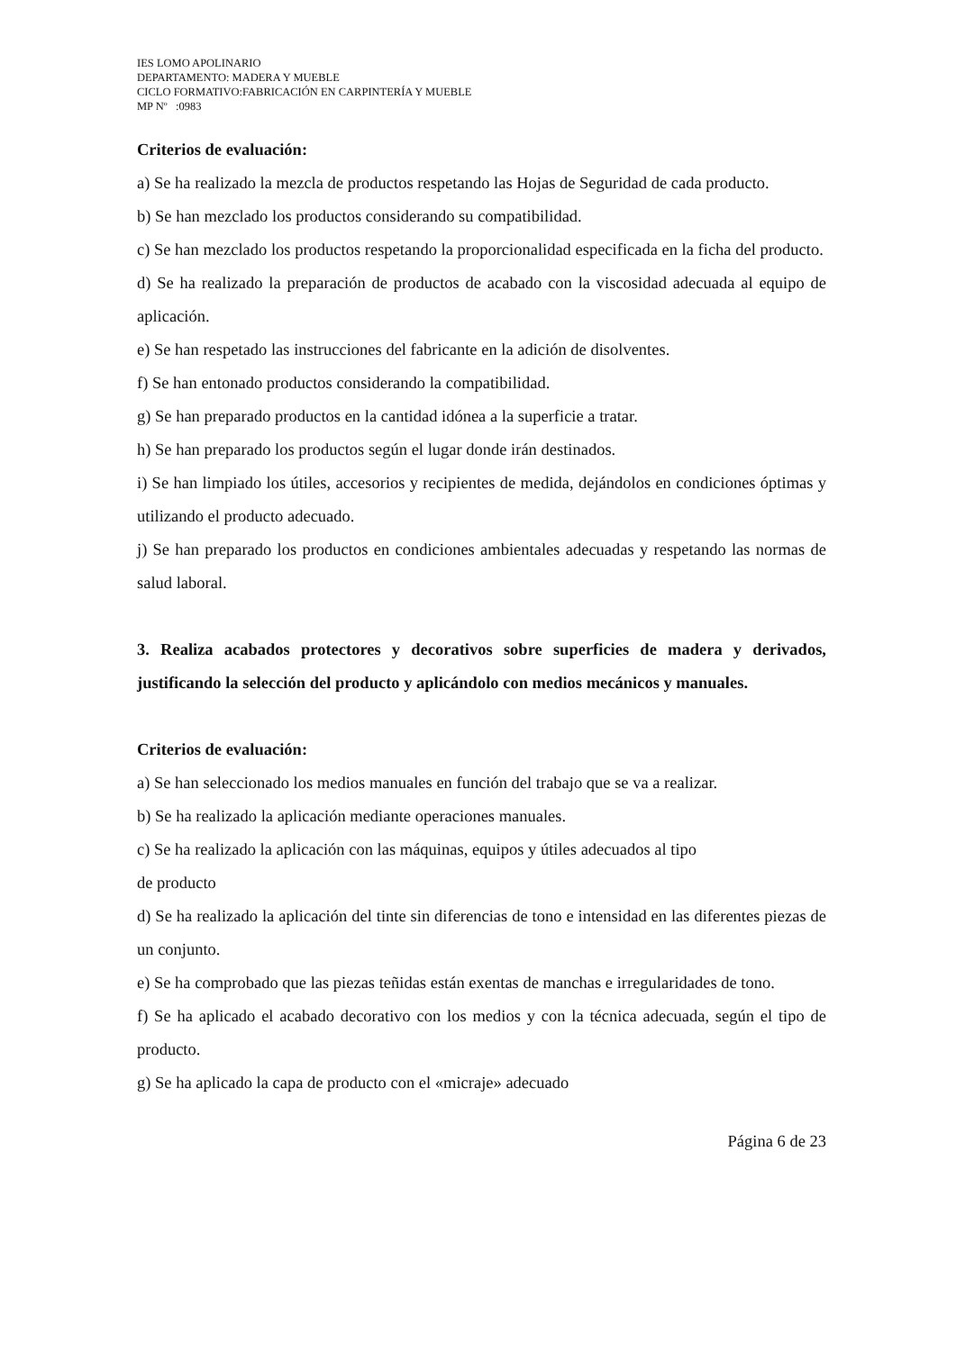IES LOMO APOLINARIO
DEPARTAMENTO: MADERA Y MUEBLE
CICLO FORMATIVO:FABRICACIÓN EN CARPINTERÍA Y MUEBLE
MP Nº :0983
Criterios de evaluación:
a) Se ha realizado la mezcla de productos respetando las Hojas de Seguridad de cada producto.
b) Se han mezclado los productos considerando su compatibilidad.
c) Se han mezclado los productos respetando la proporcionalidad especificada en la ficha del producto.
d) Se ha realizado la preparación de productos de acabado con la viscosidad adecuada al equipo de aplicación.
e) Se han respetado las instrucciones del fabricante en la adición de disolventes.
f) Se han entonado productos considerando la compatibilidad.
g) Se han preparado productos en la cantidad idónea a la superficie a tratar.
h) Se han preparado los productos según el lugar donde irán destinados.
i) Se han limpiado los útiles, accesorios y recipientes de medida, dejándolos en condiciones óptimas y utilizando el producto adecuado.
j) Se han preparado los productos en condiciones ambientales adecuadas y respetando las normas de salud laboral.
3. Realiza acabados protectores y decorativos sobre superficies de madera y derivados, justificando la selección del producto y aplicándolo con medios mecánicos y manuales.
Criterios de evaluación:
a) Se han seleccionado los medios manuales en función del trabajo que se va a realizar.
b) Se ha realizado la aplicación mediante operaciones manuales.
c) Se ha realizado la aplicación con las máquinas, equipos y útiles adecuados al tipo
de producto
d) Se ha realizado la aplicación del tinte sin diferencias de tono e intensidad en las diferentes piezas de un conjunto.
e) Se ha comprobado que las piezas teñidas están exentas de manchas e irregularidades de tono.
f) Se ha aplicado el acabado decorativo con los medios y con la técnica adecuada, según el tipo de producto.
g) Se ha aplicado la capa de producto con el «micraje» adecuado
Página 6 de 23